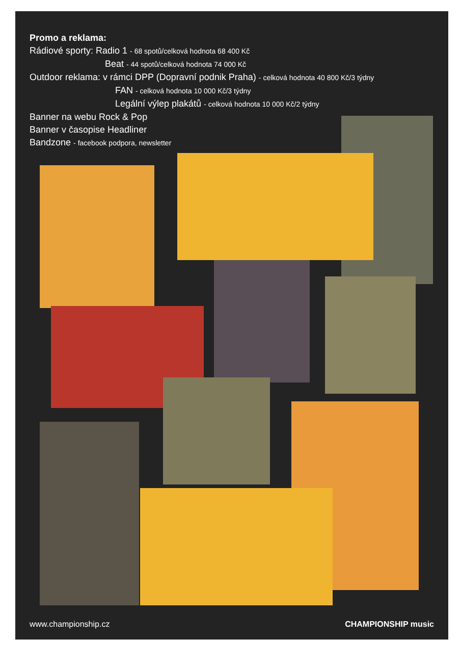Promo a reklama:
Rádiové sporty: Radio 1 - 68 spotů/celková hodnota 68 400 Kč
Beat - 44 spotů/celková hodnota 74 000 Kč
Outdoor reklama: v rámci DPP (Dopravní podnik Praha) - celková hodnota 40 800 Kč/3 týdny
FAN - celková hodnota 10 000 Kč/3 týdny
Legální výlep plakátů - celková hodnota 10 000 Kč/2 týdny
Banner na webu Rock & Pop
Banner v časopise Headliner
Bandzone - facebook podpora, newsletter
www.championship.cz CHAMPIONSHIP music